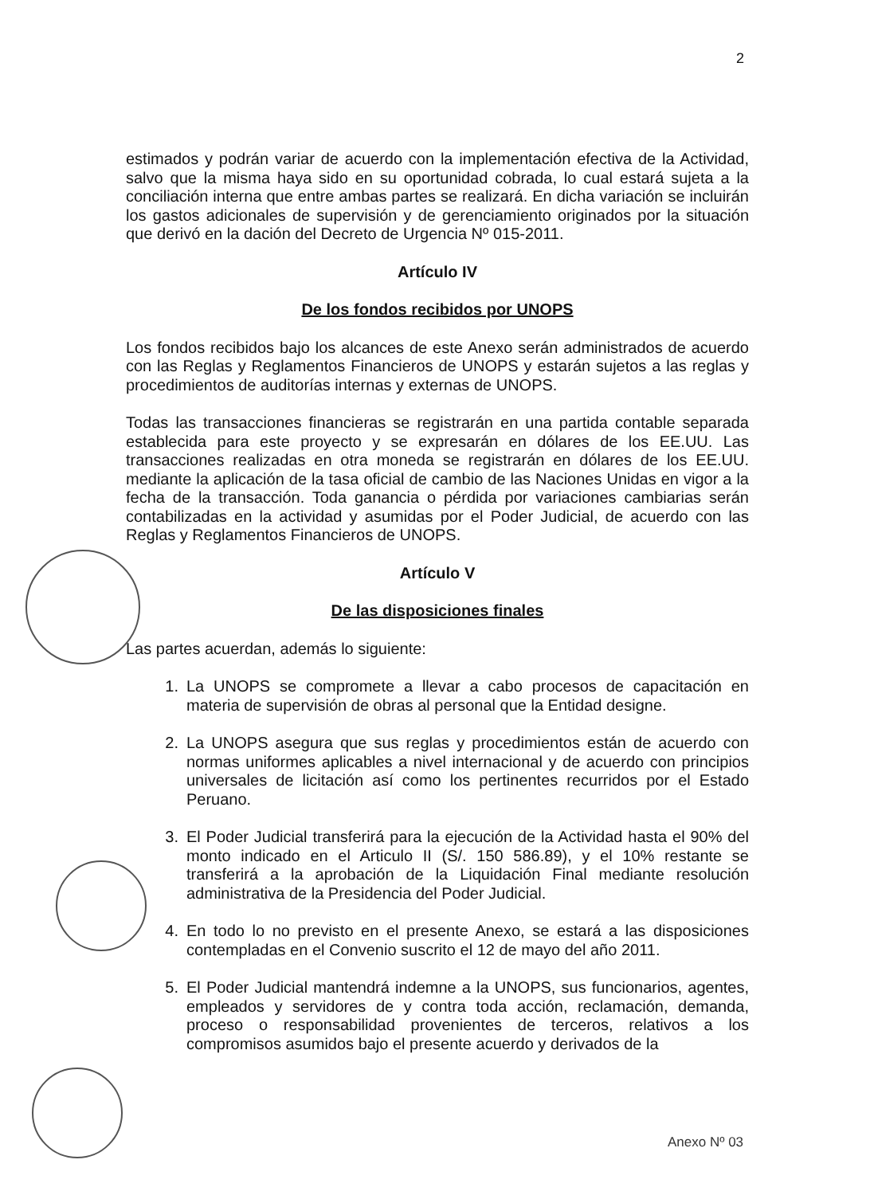2
estimados y podrán variar de acuerdo con la implementación efectiva de la Actividad, salvo que la misma haya sido en su oportunidad cobrada, lo cual estará sujeta a la conciliación interna que entre ambas partes se realizará. En dicha variación se incluirán los gastos adicionales de supervisión y de gerenciamiento originados por la situación que derivó en la dación del Decreto de Urgencia Nº 015-2011.
Artículo IV
De los fondos recibidos por UNOPS
Los fondos recibidos bajo los alcances de este Anexo serán administrados de acuerdo con las Reglas y Reglamentos Financieros de UNOPS y estarán sujetos a las reglas y procedimientos de auditorías internas y externas de UNOPS.
Todas las transacciones financieras se registrarán en una partida contable separada establecida para este proyecto y se expresarán en dólares de los EE.UU. Las transacciones realizadas en otra moneda se registrarán en dólares de los EE.UU. mediante la aplicación de la tasa oficial de cambio de las Naciones Unidas en vigor a la fecha de la transacción. Toda ganancia o pérdida por variaciones cambiarias serán contabilizadas en la actividad y asumidas por el Poder Judicial, de acuerdo con las Reglas y Reglamentos Financieros de UNOPS.
Artículo V
De las disposiciones finales
Las partes acuerdan, además lo siguiente:
1. La UNOPS se compromete a llevar a cabo procesos de capacitación en materia de supervisión de obras al personal que la Entidad designe.
2. La UNOPS asegura que sus reglas y procedimientos están de acuerdo con normas uniformes aplicables a nivel internacional y de acuerdo con principios universales de licitación así como los pertinentes recurridos por el Estado Peruano.
3. El Poder Judicial transferirá para la ejecución de la Actividad hasta el 90% del monto indicado en el Articulo II (S/. 150 586.89), y el 10% restante se transferirá a la aprobación de la Liquidación Final mediante resolución administrativa de la Presidencia del Poder Judicial.
4. En todo lo no previsto en el presente Anexo, se estará a las disposiciones contempladas en el Convenio suscrito el 12 de mayo del año 2011.
5. El Poder Judicial mantendrá indemne a la UNOPS, sus funcionarios, agentes, empleados y servidores de y contra toda acción, reclamación, demanda, proceso o responsabilidad provenientes de terceros, relativos a los compromisos asumidos bajo el presente acuerdo y derivados de la
Anexo Nº 03